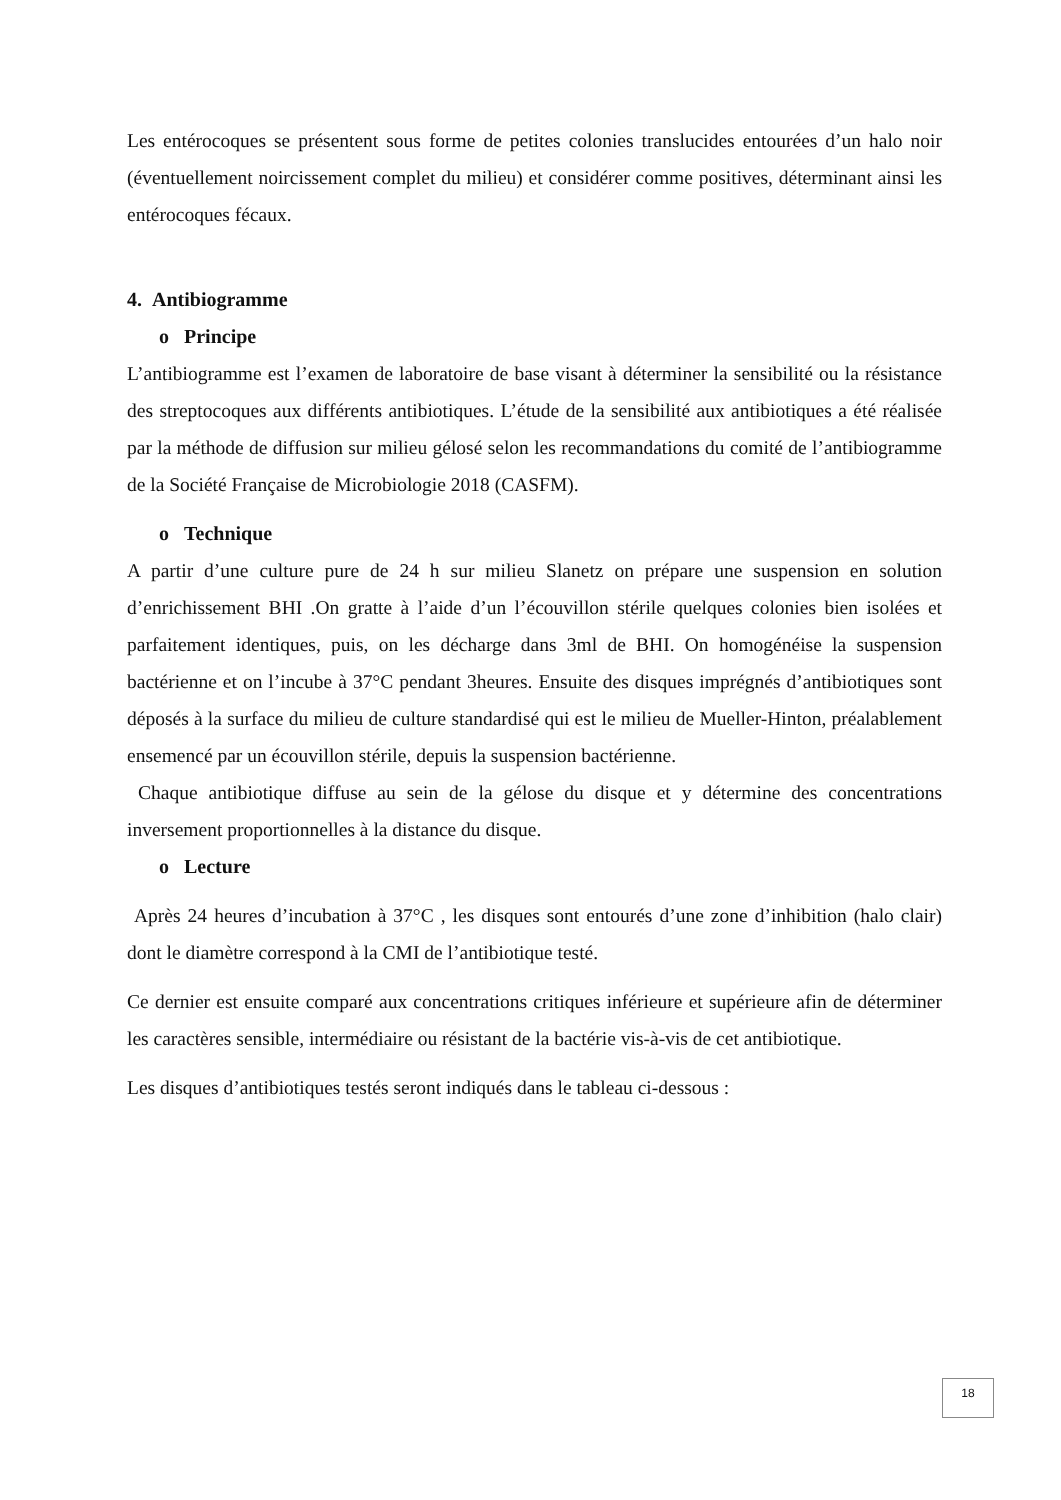Les entérocoques se présentent sous forme de petites colonies translucides entourées d’un halo noir (éventuellement noircissement complet du milieu) et considérer comme positives, déterminant ainsi les entérocoques fécaux.
4. Antibiogramme
o Principe
L’antibiogramme est l’examen de laboratoire de base visant à déterminer la sensibilité ou la résistance des streptocoques aux différents antibiotiques. L’étude de la sensibilité aux antibiotiques a été réalisée par la méthode de diffusion sur milieu gélosé selon les recommandations du comité de l’antibiogramme de la Société Française de Microbiologie 2018 (CASFM).
o Technique
A partir d’une culture pure de 24 h sur milieu Slanetz on prépare une suspension en solution d’enrichissement BHI .On gratte à l’aide d’un l’écouvillon stérile quelques colonies bien isolées et parfaitement identiques, puis, on les décharge dans 3ml de BHI. On homogénéise la suspension bactérienne et on l’incube à 37°C pendant 3heures. Ensuite des disques imprégnés d’antibiotiques sont déposés à la surface du milieu de culture standardisé qui est le milieu de Mueller-Hinton, préalablement ensemencé par un écouvillon stérile, depuis la suspension bactérienne.
Chaque antibiotique diffuse au sein de la gélose du disque et y détermine des concentrations inversement proportionnelles à la distance du disque.
o Lecture
Après 24 heures d’incubation à 37°C , les disques sont entourés d’une zone d’inhibition (halo clair) dont le diamètre correspond à la CMI de l’antibiotique testé.
Ce dernier est ensuite comparé aux concentrations critiques inférieure et supérieure afin de déterminer les caractères sensible, intermédiaire ou résistant de la bactérie vis-à-vis de cet antibiotique.
Les disques d’antibiotiques testés seront indiqués dans le tableau ci-dessous :
18